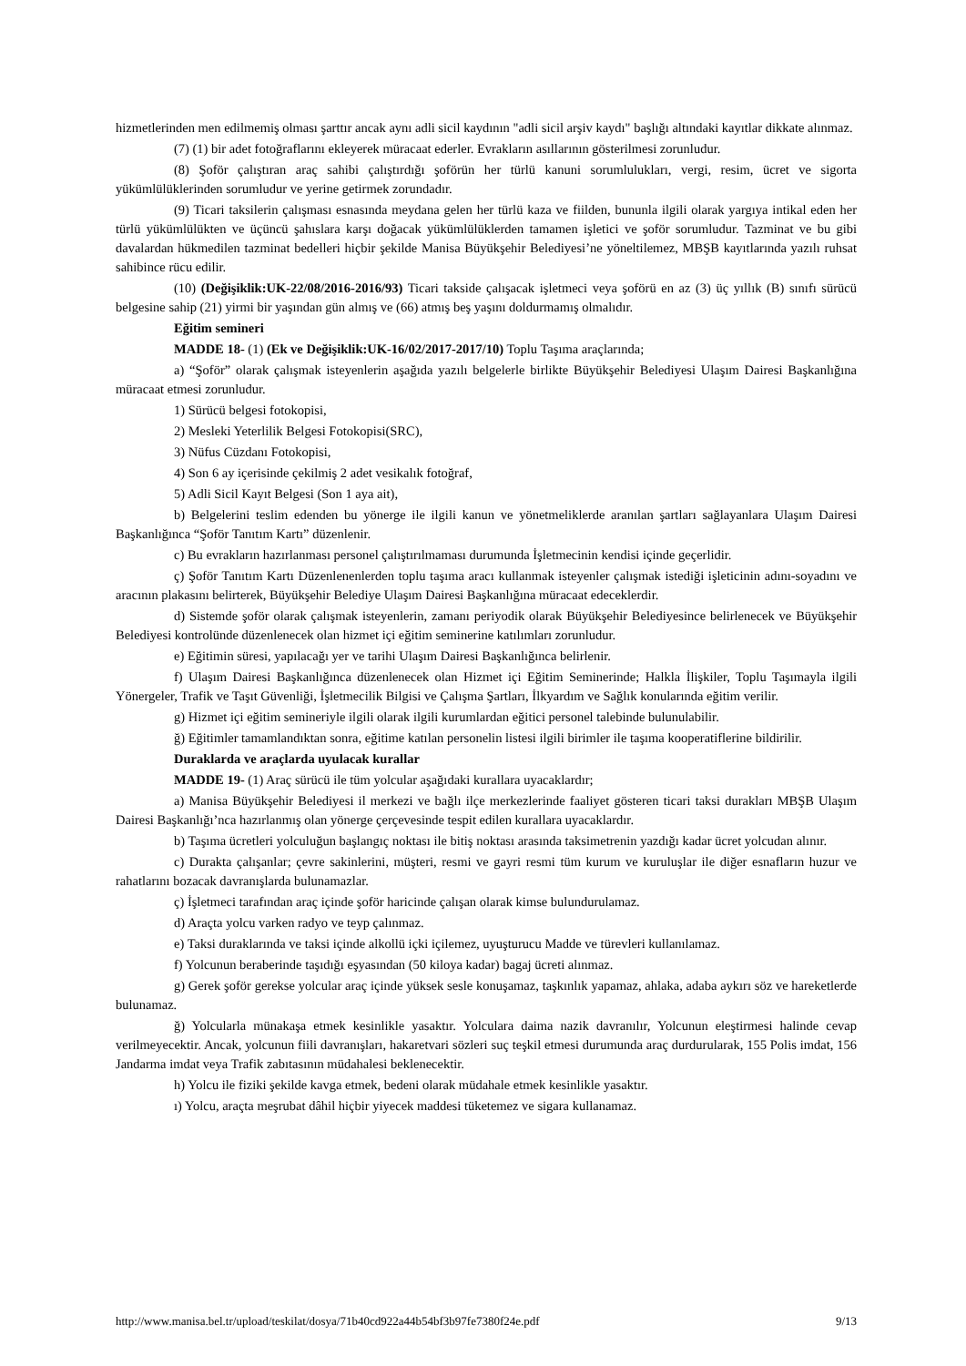hizmetlerinden men edilmemiş olması şarttır ancak aynı adli sicil kaydının "adli sicil arşiv kaydı" başlığı altındaki kayıtlar dikkate alınmaz.
(7) (1) bir adet fotoğraflarını ekleyerek müracaat ederler. Evrakların asıllarının gösterilmesi zorunludur.
(8) Şoför çalıştıran araç sahibi çalıştırdığı şoförün her türlü kanuni sorumlulukları, vergi, resim, ücret ve sigorta yükümlülüklerinden sorumludur ve yerine getirmek zorundadır.
(9) Ticari taksilerin çalışması esnasında meydana gelen her türlü kaza ve fiilden, bununla ilgili olarak yargıya intikal eden her türlü yükümlülükten ve üçüncü şahıslara karşı doğacak yükümlülüklerden tamamen işletici ve şoför sorumludur. Tazminat ve bu gibi davalardan hükmedilen tazminat bedelleri hiçbir şekilde Manisa Büyükşehir Belediyesi’ne yöneltilemez, MBŞB kayıtlarında yazılı ruhsat sahibince rücu edilir.
(10) (Değişiklik:UK-22/08/2016-2016/93) Ticari takside çalışacak işletmeci veya şoförü en az (3) üç yıllık (B) sınıfı sürücü belgesine sahip (21) yirmi bir yaşından gün almış ve (66) atmış beş yaşını doldurmamış olmalıdır.
Eğitim semineri
MADDE 18- (1) (Ek ve Değişiklik:UK-16/02/2017-2017/10) Toplu Taşıma araçlarında;
a) “Şoför” olarak çalışmak isteyenlerin aşağıda yazılı belgelerle birlikte Büyükşehir Belediyesi Ulaşım Dairesi Başkanlığına müracaat etmesi zorunludur.
1) Sürücü belgesi fotokopisi,
2) Mesleki Yeterlilik Belgesi Fotokopisi(SRC),
3) Nüfus Cüzdanı Fotokopisi,
4) Son 6 ay içerisinde çekilmiş 2 adet vesikalık fotoğraf,
5) Adli Sicil Kayıt Belgesi (Son 1 aya ait),
b) Belgelerini teslim edenden bu yönerge ile ilgili kanun ve yönetmeliklerde aranılan şartları sağlayanlara Ulaşım Dairesi Başkanlığınca “Şoför Tanıtım Kartı” düzenlenir.
c) Bu evrakların hazırlanması personel çalıştırılmaması durumunda İşletmecinin kendisi içinde geçerlidir.
ç) Şoför Tanıtım Kartı Düzenlenenlerden toplu taşıma aracı kullanmak isteyenler çalışmak istediği işleticinin adını-soyadını ve aracının plakasını belirterek, Büyükşehir Belediye Ulaşım Dairesi Başkanlığına müracaat edeceklerdir.
d) Sistemde şoför olarak çalışmak isteyenlerin, zamanı periyodik olarak Büyükşehir Belediyesince belirlenecek ve Büyükşehir Belediyesi kontrolünde düzenlenecek olan hizmet içi eğitim seminerine katılımları zorunludur.
e) Eğitimin süresi, yapılacağı yer ve tarihi Ulaşım Dairesi Başkanlığınca belirlenir.
f) Ulaşım Dairesi Başkanlığınca düzenlenecek olan Hizmet içi Eğitim Seminerinde; Halkla İlişkiler, Toplu Taşımayla ilgili Yönergeler, Trafik ve Taşıt Güvenliği, İşletmecilik Bilgisi ve Çalışma Şartları, İlkyardım ve Sağlık konularında eğitim verilir.
g) Hizmet içi eğitim semineriyle ilgili olarak ilgili kurumlardan eğitici personel talebinde bulunulabilir.
ğ) Eğitimler tamamlandıktan sonra, eğitime katılan personelin listesi ilgili birimler ile taşıma kooperatiflerine bildirilir.
Duraklarda ve araçlarda uyulacak kurallar
MADDE 19- (1) Araç sürücü ile tüm yolcular aşağıdaki kurallara uyacaklardır;
a) Manisa Büyükşehir Belediyesi il merkezi ve bağlı ilçe merkezlerinde faaliyet gösteren ticari taksi durakları MBŞB Ulaşım Dairesi Başkanlığı’nca hazırlanmış olan yönerge çerçevesinde tespit edilen kurallara uyacaklardır.
b) Taşıma ücretleri yolculuğun başlangıç noktası ile bitiş noktası arasında taksimetrenin yazdığı kadar ücret yolcudan alınır.
c) Durakta çalışanlar; çevre sakinlerini, müşteri, resmi ve gayri resmi tüm kurum ve kuruluşlar ile diğer esnafların huzur ve rahatlarını bozacak davranışlarda bulunamazlar.
ç) İşletmeci tarafından araç içinde şoför haricinde çalışan olarak kimse bulundurulamaz.
d) Araçta yolcu varken radyo ve teyp çalınmaz.
e) Taksi duraklarında ve taksi içinde alkollü içki içilemez, uyuşturucu Madde ve türevleri kullanılamaz.
f) Yolcunun beraberinde taşıdığı eşyasından (50 kiloya kadar) bagaj ücreti alınmaz.
g) Gerek şoför gerekse yolcular araç içinde yüksek sesle konuşamaz, taşkınlık yapamaz, ahlaka, adaba aykırı söz ve hareketlerde bulunamaz.
ğ) Yolcularla münakaşa etmek kesinlikle yasaktır. Yolculara daima nazik davranılır, Yolcunun eleştirmesi halinde cevap verilmeyecektir. Ancak, yolcunun fiili davranışları, hakaretvari sözleri suç teşkil etmesi durumunda araç durdurularak, 155 Polis imdat, 156 Jandarma imdat veya Trafik zabıtasının müdahalesi beklenecektir.
h) Yolcu ile fiziki şekilde kavga etmek, bedeni olarak müdahale etmek kesinlikle yasaktır.
ı) Yolcu, araçta meşrubat dâhil hiçbir yiyecek maddesi tüketemez ve sigara kullanamaz.
http://www.manisa.bel.tr/upload/teskilat/dosya/71b40cd922a44b54bf3b97fe7380f24e.pdf 9/13